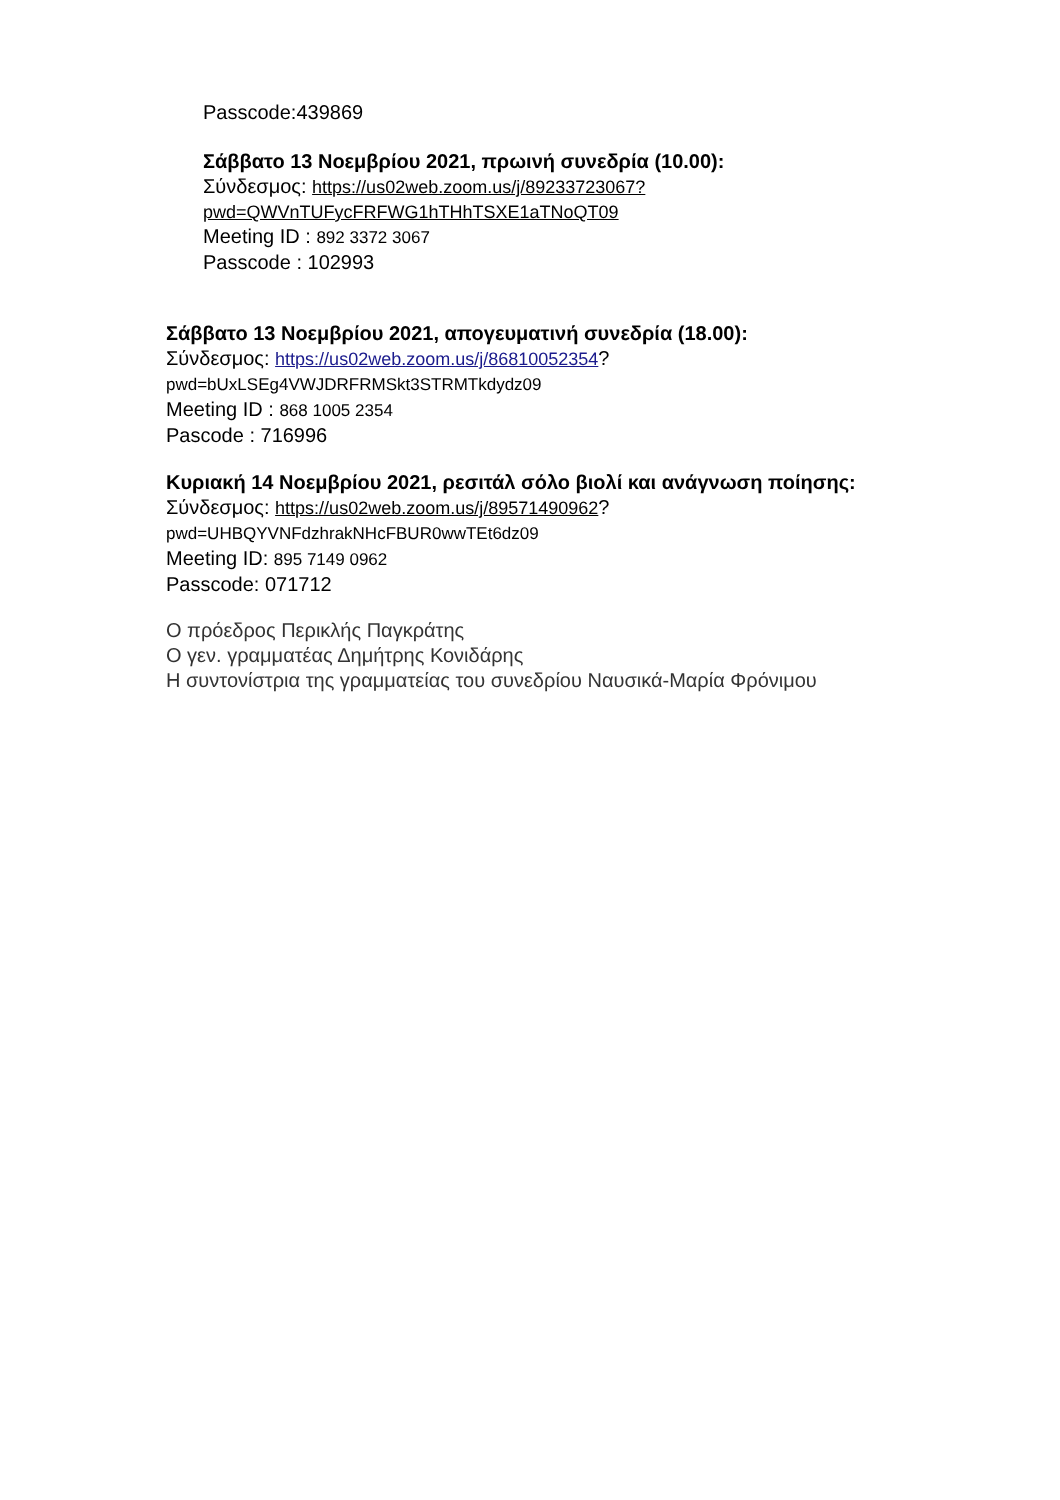Passcode:439869
Σάββατο 13 Νοεμβρίου 2021, πρωινή συνεδρία (10.00):
Σύνδεσμος: https://us02web.zoom.us/j/89233723067?
pwd=QWVnTUFycFRFWG1hTHhTSXE1aTNoQT09
Meeting ID : 892 3372 3067
Passcode : 102993
Σάββατο 13 Νοεμβρίου 2021, απογευματινή συνεδρία (18.00):
Σύνδεσμος: https://us02web.zoom.us/j/86810052354?
pwd=bUxLSEg4VWJDRFRMSkt3STRMTkdydz09
Meeting ID : 868 1005 2354
Pascode : 716996
Κυριακή 14 Νοεμβρίου 2021, ρεσιτάλ σόλο βιολί και ανάγνωση ποίησης:
Σύνδεσμος: https://us02web.zoom.us/j/89571490962?
pwd=UHBQYVNFdzhrakNHcFBUR0wwTEt6dz09
Meeting ID: 895 7149 0962
Passcode: 071712
Ο πρόεδρος Περικλής Παγκράτης
Ο γεν. γραμματέας Δημήτρης Κονιδάρης
Η συντονίστρια της γραμματείας του συνεδρίου Ναυσικά-Μαρία Φρόνιμου